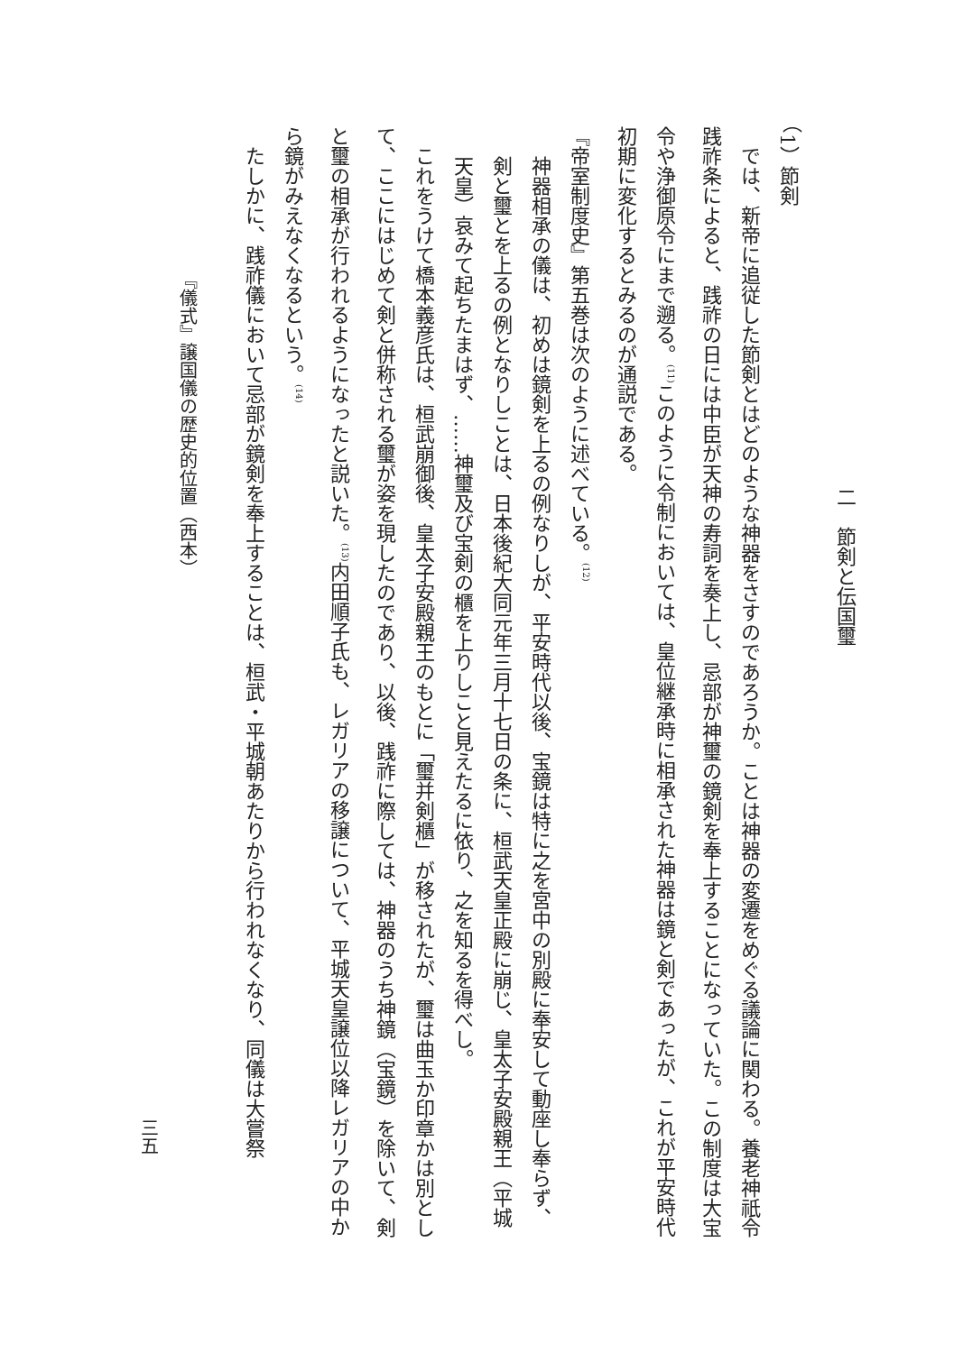二　節剣と伝国璽
（1）節剣
では、新帝に追従した節剣とはどのような神器をさすのであろうか。ことは神器の変遷をめぐる議論に関わる。養老神祇令践祚条によると、践祚の日には中臣が天神の寿詞を奏上し、忌部が神璽の鏡剣を奉上することになっていた。この制度は大宝令や浄御原令にまで遡る。<sup>(11)</sup>このように令制においては、皇位継承時に相承された神器は鏡と剣であったが、これが平安時代初期に変化するとみるのが通説である。
『帝室制度史』第五巻は次のように述べている。<sup>(12)</sup>
神器相承の儀は、初めは鏡剣を上るの例なりしが、平安時代以後、宝鏡は特に之を宮中の別殿に奉安して動座し奉らず、剣と璽とを上るの例となりしことは、日本後紀大同元年三月十七日の条に、桓武天皇正殿に崩じ、皇太子安殿親王（平城天皇）哀みて起ちたまはず、……神璽及び宝剣の櫃を上りしこと見えたるに依り、之を知るを得べし。
これをうけて橋本義彦氏は、桓武崩御後、皇太子安殿親王のもとに「璽并剣櫃」が移されたが、璽は曲玉か印章かは別として、ここにはじめて剣と併称される璽が姿を現したのであり、以後、践祚に際しては、神器のうち神鏡（宝鏡）を除いて、剣と璽の相承が行われるようになったと説いた。<sup>(13)</sup>内田順子氏も、レガリアの移譲について、平城天皇譲位以降レガリアの中から鏡がみえなくなるという。<sup>(14)</sup>
たしかに、践祚儀において忌部が鏡剣を奉上することは、桓武・平城朝あたりから行われなくなり、同儀は大嘗祭
『儀式』譲国儀の歴史的位置（西本）
三五